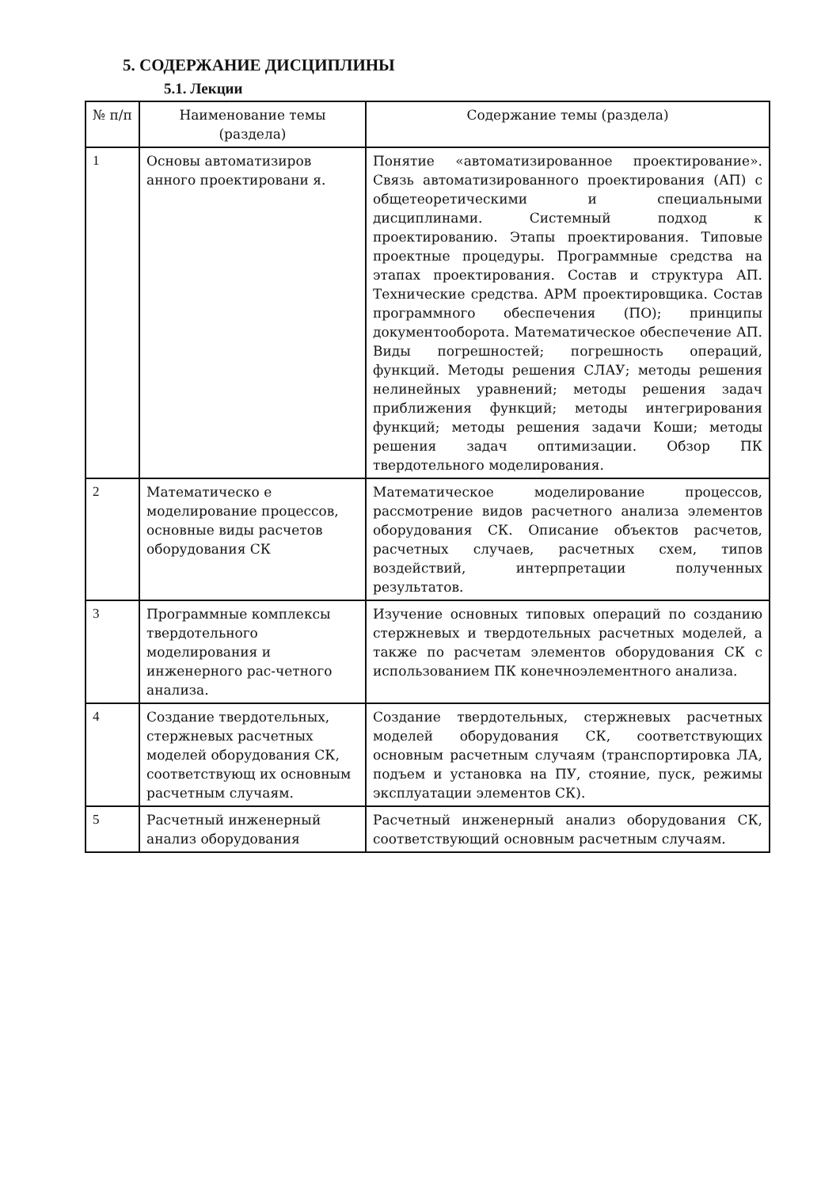5. СОДЕРЖАНИЕ ДИСЦИПЛИНЫ
5.1. Лекции
| № п/п | Наименование темы (раздела) | Содержание темы (раздела) |
| --- | --- | --- |
| 1 | Основы автоматизиров анного проектировани я. | Понятие «автоматизированное проектирование». Связь автоматизированного проектирования (АП) с общетеоретическими и специальными дисциплинами. Системный подход к проектированию. Этапы проектирования. Типовые проектные процедуры. Программные средства на этапах проектирования. Состав и структура АП. Технические средства. АРМ проектировщика. Состав программного обеспечения (ПО); принципы документооборота. Математическое обеспечение АП. Виды погрешностей; погрешность операций, функций. Методы решения СЛАУ; методы решения нелинейных уравнений; методы решения задач приближения функций; методы интегрирования функций; методы решения задачи Коши; методы решения задач оптимизации. Обзор ПК твердотельного моделирования. |
| 2 | Математическо е моделирование процессов, основные виды расчетов оборудования СК | Математическое моделирование процессов, рассмотрение видов расчетного анализа элементов оборудования СК. Описание объектов расчетов, расчетных случаев, расчетных схем, типов воздействий, интерпретации полученных результатов. |
| 3 | Программные комплексы твердотельного моделирования и инженерного рас-четного анализа. | Изучение основных типовых операций по созданию стержневых и твердотельных расчетных моделей, а также по расчетам элементов оборудования СК с использованием ПК конечноэлементного анализа. |
| 4 | Создание твердотельных, стержневых расчетных моделей оборудования СК, соответствующ их основным расчетным случаям. | Создание твердотельных, стержневых расчетных моделей оборудования СК, соответствующих основным расчетным случаям (транспортировка ЛА, подъем и установка на ПУ, стояние, пуск, режимы эксплуатации элементов СК). |
| 5 | Расчетный инженерный анализ оборудования | Расчетный инженерный анализ оборудования СК, соответствующий основным расчетным случаям. |